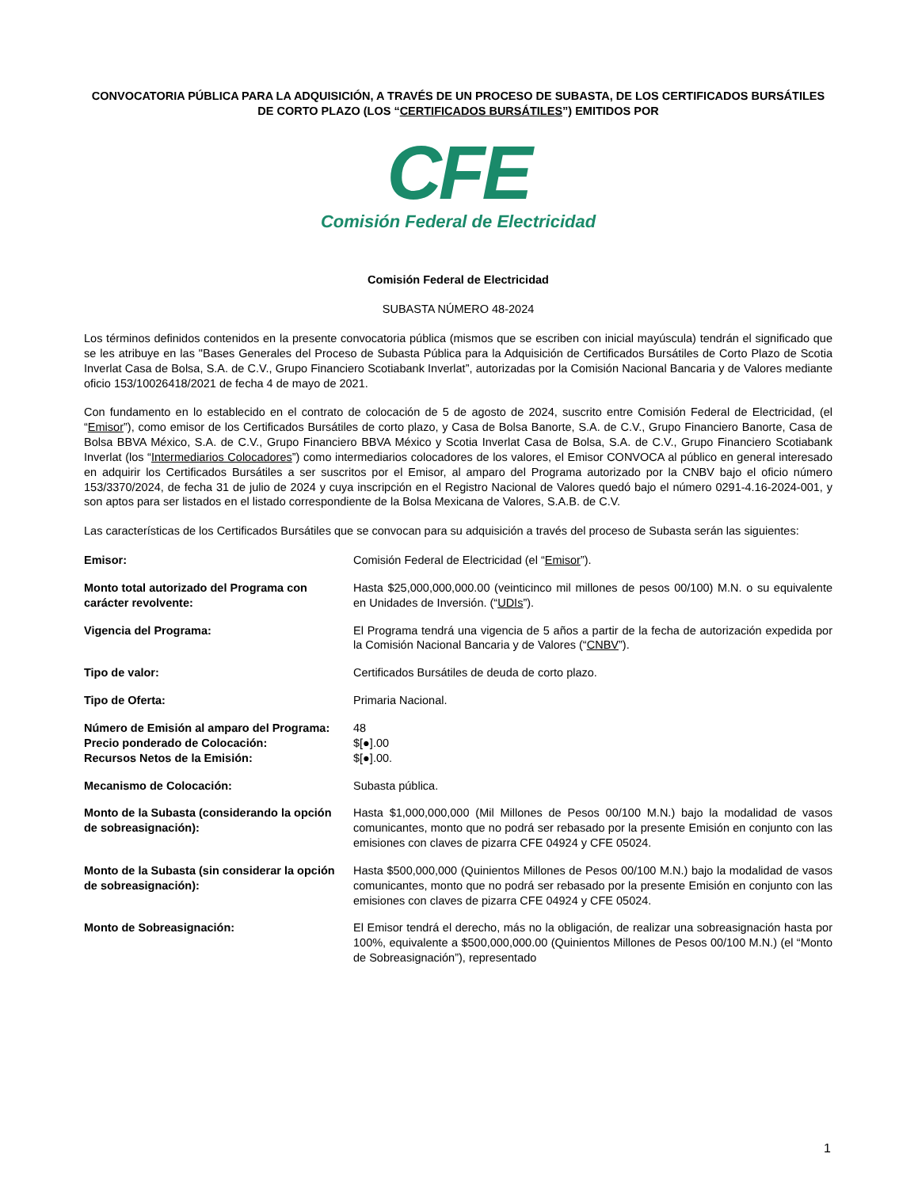CONVOCATORIA PÚBLICA PARA LA ADQUISICIÓN, A TRAVÉS DE UN PROCESO DE SUBASTA, DE LOS CERTIFICADOS BURSÁTILES DE CORTO PLAZO (LOS “CERTIFICADOS BURSÁTILES”) EMITIDOS POR
CFE
Comisión Federal de Electricidad
Comisión Federal de Electricidad
SUBASTA NÚMERO 48-2024
Los términos definidos contenidos en la presente convocatoria pública (mismos que se escriben con inicial mayúscula) tendrán el significado que se les atribuye en las "Bases Generales del Proceso de Subasta Pública para la Adquisición de Certificados Bursátiles de Corto Plazo de Scotia Inverlat Casa de Bolsa, S.A. de C.V., Grupo Financiero Scotiabank Inverlat”, autorizadas por la Comisión Nacional Bancaria y de Valores mediante oficio 153/10026418/2021 de fecha 4 de mayo de 2021.
Con fundamento en lo establecido en el contrato de colocación de 5 de agosto de 2024, suscrito entre Comisión Federal de Electricidad, (el “Emisor”), como emisor de los Certificados Bursátiles de corto plazo, y Casa de Bolsa Banorte, S.A. de C.V., Grupo Financiero Banorte, Casa de Bolsa BBVA México, S.A. de C.V., Grupo Financiero BBVA México y Scotia Inverlat Casa de Bolsa, S.A. de C.V., Grupo Financiero Scotiabank Inverlat (los “Intermediarios Colocadores”) como intermediarios colocadores de los valores, el Emisor CONVOCA al público en general interesado en adquirir los Certificados Bursátiles a ser suscritos por el Emisor, al amparo del Programa autorizado por la CNBV bajo el oficio número 153/3370/2024, de fecha 31 de julio de 2024 y cuya inscripción en el Registro Nacional de Valores quedó bajo el número 0291-4.16-2024-001, y son aptos para ser listados en el listado correspondiente de la Bolsa Mexicana de Valores, S.A.B. de C.V.
Las características de los Certificados Bursátiles que se convocan para su adquisición a través del proceso de Subasta serán las siguientes:
| Emisor: | Comisión Federal de Electricidad (el “ Emisor ”). |
| Monto total autorizado del Programa con carácter revolvente: | Hasta $25,000,000,000.00 (veinticinco mil millones de pesos 00/100) M.N. o su equivalente en Unidades de Inversión. (“ UDIs ”). |
| Vigencia del Programa: | El Programa tendrá una vigencia de 5 años a partir de la fecha de autorización expedida por la Comisión Nacional Bancaria y de Valores (“ CNBV ”). |
| Tipo de valor: | Certificados Bursátiles de deuda de corto plazo. |
| Tipo de Oferta: | Primaria Nacional. |
| Número de Emisión al amparo del Programa: | 48 |
| Precio ponderado de Colocación: | $[●].00 |
| Recursos Netos de la Emisión: | $[●].00. |
| Mecanismo de Colocación: | Subasta pública. |
| Monto de la Subasta (considerando la opción de sobreasignación): | Hasta $1,000,000,000 (Mil Millones de Pesos 00/100 M.N.) bajo la modalidad de vasos comunicantes, monto que no podrá ser rebasado por la presente Emisión en conjunto con las emisiones con claves de pizarra CFE 04924 y CFE 05024. |
| Monto de la Subasta (sin considerar la opción de sobreasignación): | Hasta $500,000,000 (Quinientos Millones de Pesos 00/100 M.N.) bajo la modalidad de vasos comunicantes, monto que no podrá ser rebasado por la presente Emisión en conjunto con las emisiones con claves de pizarra CFE 04924 y CFE 05024. |
| Monto de Sobreasignación: | El Emisor tendrá el derecho, más no la obligación, de realizar una sobreasignación hasta por 100%, equivalente a $500,000,000.00 (Quinientos Millones de Pesos 00/100 M.N.) (el “Monto de Sobreasignación”), representado |
1